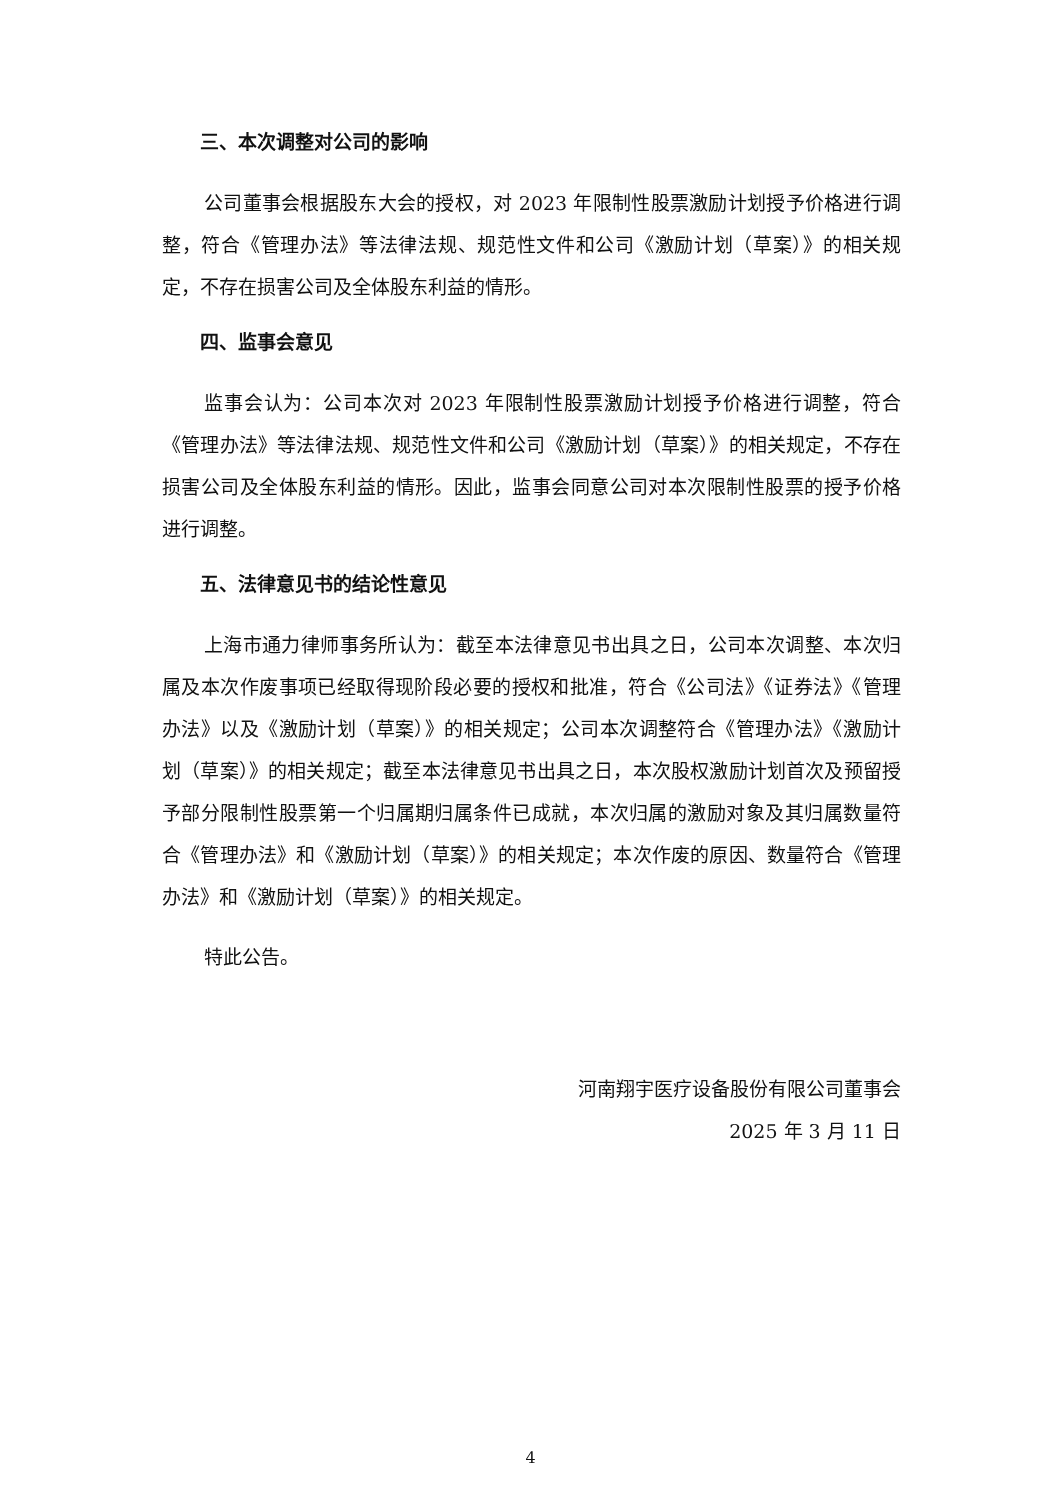三、本次调整对公司的影响
公司董事会根据股东大会的授权，对 2023 年限制性股票激励计划授予价格进行调整，符合《管理办法》等法律法规、规范性文件和公司《激励计划（草案）》的相关规定，不存在损害公司及全体股东利益的情形。
四、监事会意见
监事会认为：公司本次对 2023 年限制性股票激励计划授予价格进行调整，符合《管理办法》等法律法规、规范性文件和公司《激励计划（草案）》的相关规定，不存在损害公司及全体股东利益的情形。因此，监事会同意公司对本次限制性股票的授予价格进行调整。
五、法律意见书的结论性意见
上海市通力律师事务所认为：截至本法律意见书出具之日，公司本次调整、本次归属及本次作废事项已经取得现阶段必要的授权和批准，符合《公司法》《证券法》《管理办法》以及《激励计划（草案）》的相关规定；公司本次调整符合《管理办法》《激励计划（草案）》的相关规定；截至本法律意见书出具之日，本次股权激励计划首次及预留授予部分限制性股票第一个归属期归属条件已成就，本次归属的激励对象及其归属数量符合《管理办法》和《激励计划（草案）》的相关规定；本次作废的原因、数量符合《管理办法》和《激励计划（草案）》的相关规定。
特此公告。
河南翔宇医疗设备股份有限公司董事会
2025 年 3 月 11 日
4